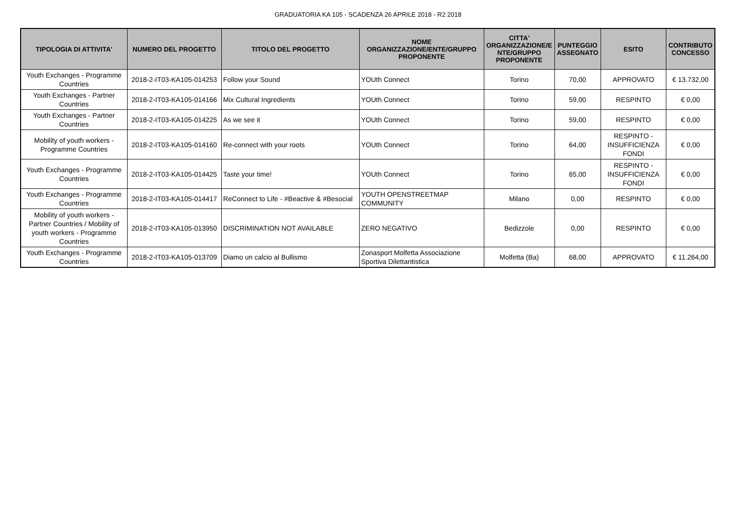GRADUATORIA KA 105 - SCADENZA 26 APRILE 2018 - R2 2018
| TIPOLOGIA DI ATTIVITA' | NUMERO DEL PROGETTO | TITOLO DEL PROGETTO | NOME ORGANIZZAZIONE/ENTE/GRUPPO PROPONENTE | CITTA' ORGANIZZAZIONE/E NTE/GRUPPO PROPONENTE | PUNTEGGIO ASSEGNATO | ESITO | CONTRIBUTO CONCESSO |
| --- | --- | --- | --- | --- | --- | --- | --- |
| Youth Exchanges - Programme Countries | 2018-2-IT03-KA105-014253 | Follow your Sound | YOUth Connect | Torino | 70,00 | APPROVATO | € 13.732,00 |
| Youth Exchanges - Partner Countries | 2018-2-IT03-KA105-014166 | Mix Cultural Ingredients | YOUth Connect | Torino | 59,00 | RESPINTO | € 0,00 |
| Youth Exchanges - Partner Countries | 2018-2-IT03-KA105-014225 | As we see it | YOUth Connect | Torino | 59,00 | RESPINTO | € 0,00 |
| Mobility of youth workers - Programme Countries | 2018-2-IT03-KA105-014160 | Re-connect with your roots | YOUth Connect | Torino | 64,00 | RESPINTO - INSUFFICIENZA FONDI | € 0,00 |
| Youth Exchanges - Programme Countries | 2018-2-IT03-KA105-014425 | Taste your time! | YOUth Connect | Torino | 65,00 | RESPINTO - INSUFFICIENZA FONDI | € 0,00 |
| Youth Exchanges - Programme Countries | 2018-2-IT03-KA105-014417 | ReConnect to Life - #Beactive & #Besocial | YOUTH OPENSTREETMAP COMMUNITY | Milano | 0,00 | RESPINTO | € 0,00 |
| Mobility of youth workers - Partner Countries / Mobility of youth workers - Programme Countries | 2018-2-IT03-KA105-013950 | DISCRIMINATION NOT AVAILABLE | ZERO NEGATIVO | Bedizzole | 0,00 | RESPINTO | € 0,00 |
| Youth Exchanges - Programme Countries | 2018-2-IT03-KA105-013709 | Diamo un calcio al Bullismo | Zonasport Molfetta Associazione Sportiva Dilettantistica | Molfetta (Ba) | 68,00 | APPROVATO | € 11.264,00 |